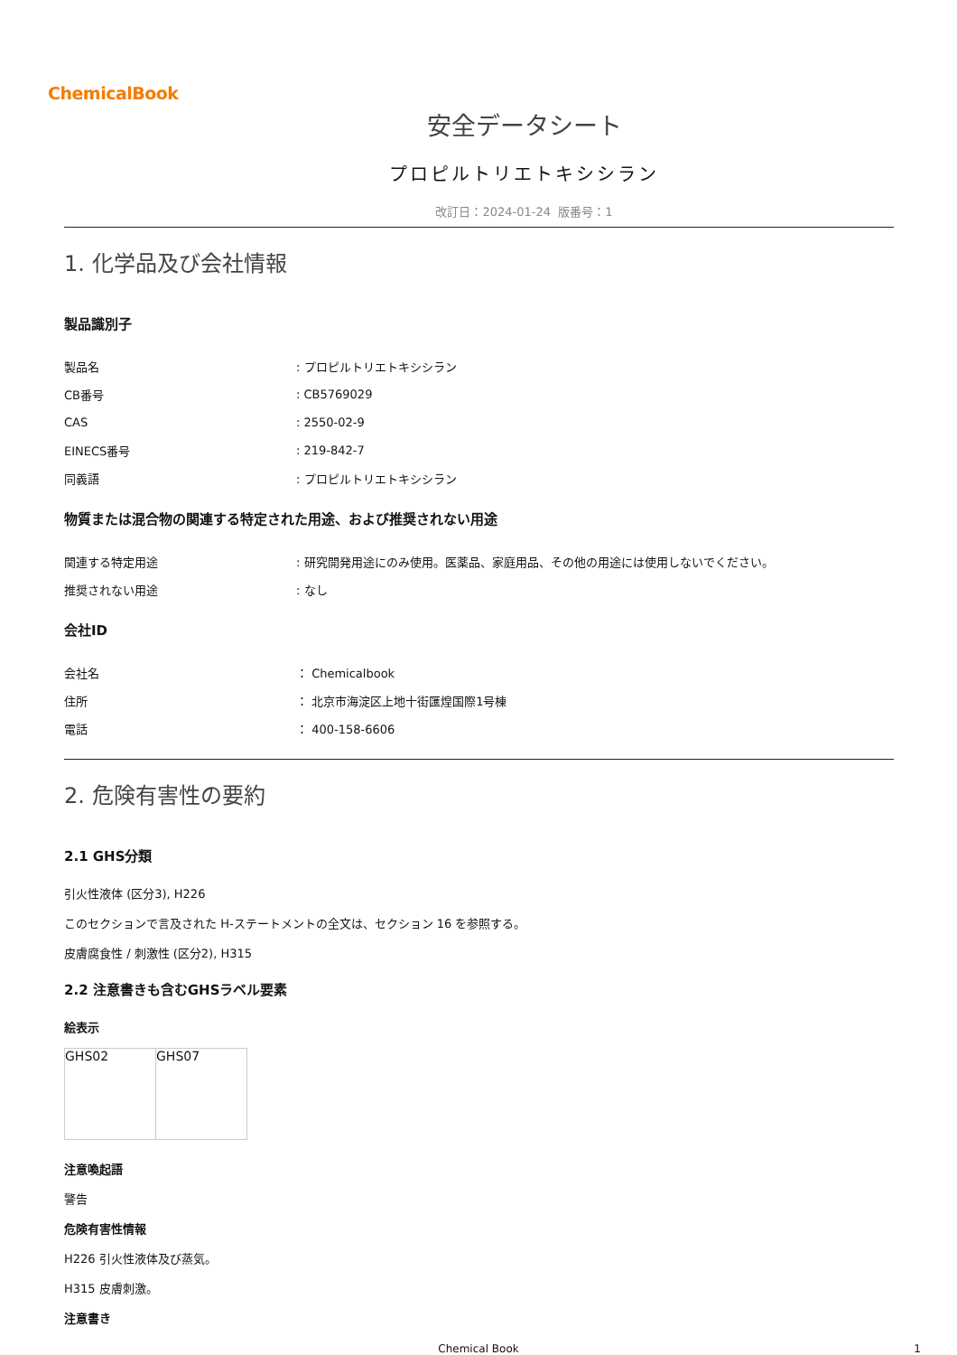ChemicalBook
安全データシート
プロピルトリエトキシシラン
改訂日：2024-01-24 版番号：1
1. 化学品及び会社情報
製品識別子
| 製品名 | : プロピルトリエトキシシラン |
| CB番号 | : CB5769029 |
| CAS | : 2550-02-9 |
| EINECS番号 | : 219-842-7 |
| 同義語 | : プロピルトリエトキシシラン |
物質または混合物の関連する特定された用途、および推奨されない用途
| 関連する特定用途 | : 研究開発用途にのみ使用。医薬品、家庭用品、その他の用途には使用しないでください。 |
| 推奨されない用途 | : なし |
会社ID
| 会社名 | ： Chemicalbook |
| 住所 | ： 北京市海淀区上地十街匯煌国際1号棟 |
| 電話 | ： 400-158-6606 |
2. 危険有害性の要約
2.1 GHS分類
引火性液体 (区分3), H226
このセクションで言及された H-ステートメントの全文は、セクション 16 を参照する。
皮膚腐食性 / 刺激性 (区分2), H315
2.2 注意書きも含むGHSラベル要素
絵表示
| GHS02 | GHS07 |
注意喚起語
警告
危険有害性情報
H226 引火性液体及び蒸気。
H315 皮膚刺激。
注意書き
Chemical Book 1